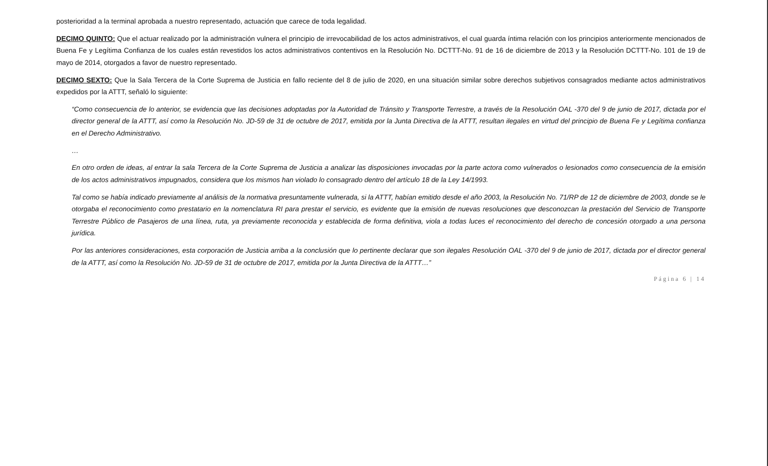posterioridad a la terminal aprobada a nuestro representado, actuación que carece de toda legalidad.
DECIMO QUINTO: Que el actuar realizado por la administración vulnera el principio de irrevocabilidad de los actos administrativos, el cual guarda íntima relación con los principios anteriormente mencionados de Buena Fe y Legítima Confianza de los cuales están revestidos los actos administrativos contentivos en la Resolución No. DCTTT-No. 91 de 16 de diciembre de 2013 y la Resolución DCTTT-No. 101 de 19 de mayo de 2014, otorgados a favor de nuestro representado.
DECIMO SEXTO: Que la Sala Tercera de la Corte Suprema de Justicia en fallo reciente del 8 de julio de 2020, en una situación similar sobre derechos subjetivos consagrados mediante actos administrativos expedidos por la ATTT, señaló lo siguiente:
“Como consecuencia de lo anterior, se evidencia que las decisiones adoptadas por la Autoridad de Tránsito y Transporte Terrestre, a través de la Resolución OAL -370 del 9 de junio de 2017, dictada por el director general de la ATTT, así como la Resolución No. JD-59 de 31 de octubre de 2017, emitida por la Junta Directiva de la ATTT, resultan ilegales en virtud del principio de Buena Fe y Legítima confianza en el Derecho Administrativo.
…
En otro orden de ideas, al entrar la sala Tercera de la Corte Suprema de Justicia a analizar las disposiciones invocadas por la parte actora como vulnerados o lesionados como consecuencia de la emisión de los actos administrativos impugnados, considera que los mismos han violado lo consagrado dentro del artículo 18 de la Ley 14/1993.
Tal como se había indicado previamente al análisis de la normativa presuntamente vulnerada, si la ATTT, habían emitido desde el año 2003, la Resolución No. 71/RP de 12 de diciembre de 2003, donde se le otorgaba el reconocimiento como prestatario en la nomenclatura RI para prestar el servicio, es evidente que la emisión de nuevas resoluciones que desconozcan la prestación del Servicio de Transporte Terrestre Público de Pasajeros de una línea, ruta, ya previamente reconocida y establecida de forma definitiva, viola a todas luces el reconocimiento del derecho de concesión otorgado a una persona jurídica.
Por las anteriores consideraciones, esta corporación de Justicia arriba a la conclusión que lo pertinente declarar que son ilegales Resolución OAL -370 del 9 de junio de 2017, dictada por el director general de la ATTT, así como la Resolución No. JD-59 de 31 de octubre de 2017, emitida por la Junta Directiva de la ATTT…”
Página 6 | 14